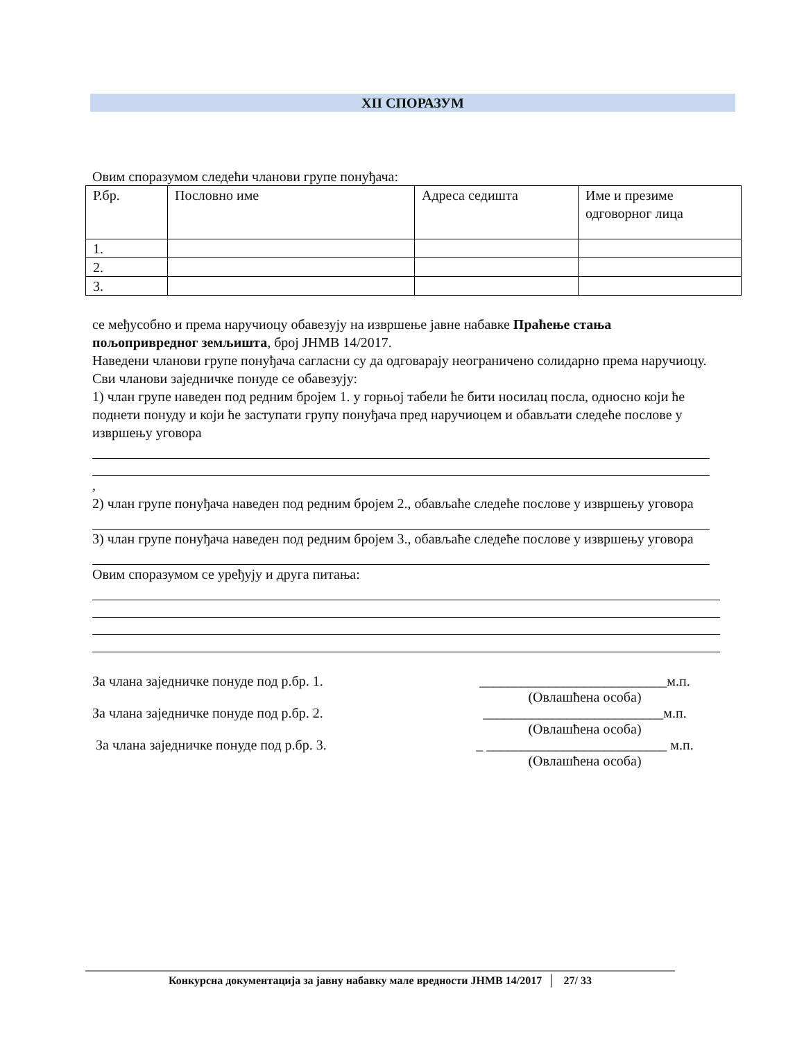XII СПОРАЗУМ
Овим споразумом следећи чланови групе понуђача:
| Р.бр. | Пословно име | Адреса седишта | Име и презиме одговорног лица |
| 1. | | | |
| 2. | | | |
| 3. | | | |
се међусобно и према наручиоцу обавезују на извршење јавне набавке Праћење стања пољопривредног земљишта, број ЈНМВ 14/2017.
Наведени чланови групе понуђача сагласни су да одговарају неограничено солидарно према наручиоцу.
Сви чланови заједничке понуде се обавезују:
1) члан групе наведен под редним бројем 1. у горњој табели ће бити носилац посла, односно који ће поднети понуду и који ће заступати групу понуђача пред наручиоцем и обављати следеће послове у извршењу уговора
,
2) члан групе понуђача наведен под редним бројем 2., обављаће следеће послове у извршењу уговора
3) члан групе понуђача наведен под редним бројем 3., обављаће следеће послове у извршењу уговора
Овим споразумом се уређују и друга питања:
За члана заједничке понуде под р.бр. 1. ___________________________м.п.
(Овлашћена особа)
За члана заједничке понуде под р.бр. 2. __________________________м.п.
(Овлашћена особа)
За члана заједничке понуде под р.бр. 3. _ __________________________ м.п.
(Овлашћена особа)
Конкурсна документација за јавну набавку мале вредности ЈНМВ 14/2017 │ 27/ 33